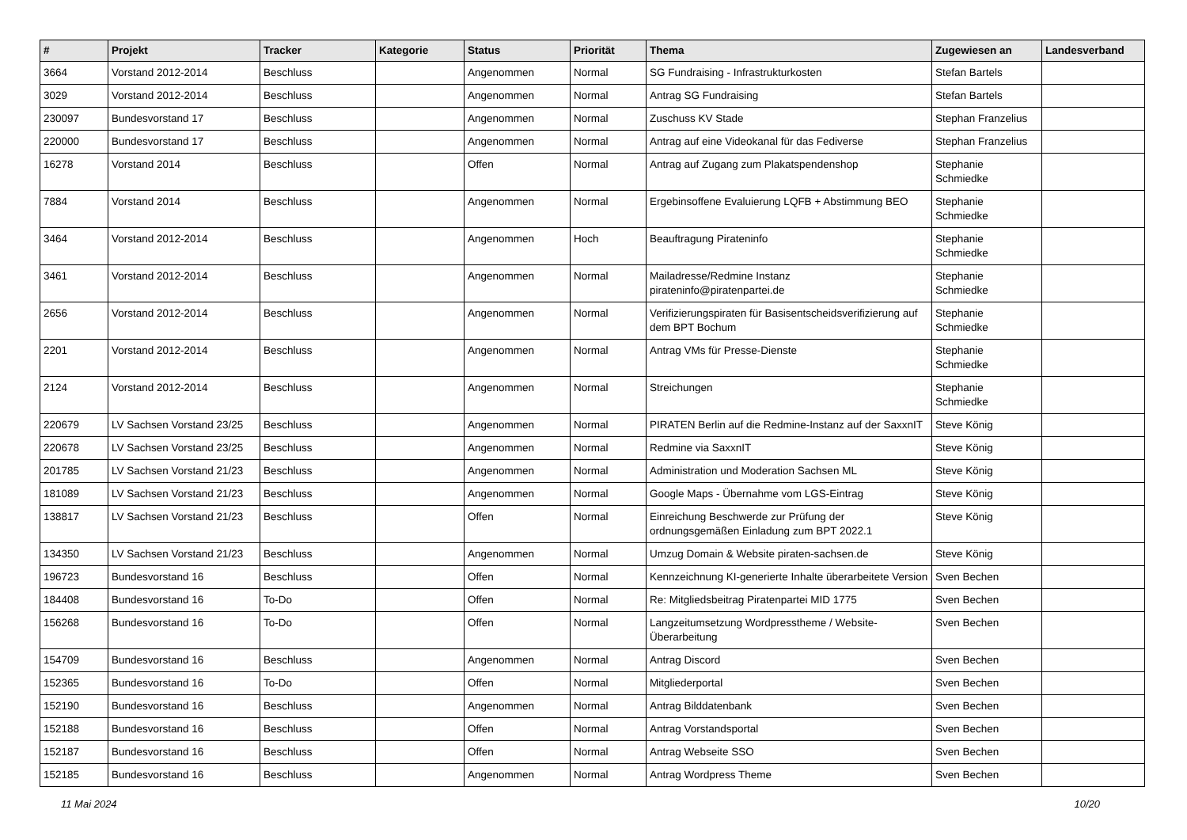| # | Projekt | Tracker | Kategorie | Status | Priorität | Thema | Zugewiesen an | Landesverband |
| --- | --- | --- | --- | --- | --- | --- | --- | --- |
| 3664 | Vorstand 2012-2014 | Beschluss | | Angenommen | Normal | SG Fundraising - Infrastrukturkosten | Stefan Bartels | |
| 3029 | Vorstand 2012-2014 | Beschluss | | Angenommen | Normal | Antrag SG Fundraising | Stefan Bartels | |
| 230097 | Bundesvorstand 17 | Beschluss | | Angenommen | Normal | Zuschuss KV Stade | Stephan Franzelius | |
| 220000 | Bundesvorstand 17 | Beschluss | | Angenommen | Normal | Antrag auf eine Videokanal für das Fediverse | Stephan Franzelius | |
| 16278 | Vorstand 2014 | Beschluss | | Offen | Normal | Antrag auf Zugang zum Plakatspendenshop | Stephanie Schmiedke | |
| 7884 | Vorstand 2014 | Beschluss | | Angenommen | Normal | Ergebinsoffene Evaluierung LQFB + Abstimmung BEO | Stephanie Schmiedke | |
| 3464 | Vorstand 2012-2014 | Beschluss | | Angenommen | Hoch | Beauftragung Pirateninfo | Stephanie Schmiedke | |
| 3461 | Vorstand 2012-2014 | Beschluss | | Angenommen | Normal | Mailadresse/Redmine Instanz pirateninfo@piratenpartei.de | Stephanie Schmiedke | |
| 2656 | Vorstand 2012-2014 | Beschluss | | Angenommen | Normal | Verifizierungspiraten für Basisentscheidsverifizierung auf dem BPT Bochum | Stephanie Schmiedke | |
| 2201 | Vorstand 2012-2014 | Beschluss | | Angenommen | Normal | Antrag VMs für Presse-Dienste | Stephanie Schmiedke | |
| 2124 | Vorstand 2012-2014 | Beschluss | | Angenommen | Normal | Streichungen | Stephanie Schmiedke | |
| 220679 | LV Sachsen Vorstand 23/25 | Beschluss | | Angenommen | Normal | PIRATEN Berlin auf die Redmine-Instanz auf der SaxxnIT | Steve König | |
| 220678 | LV Sachsen Vorstand 23/25 | Beschluss | | Angenommen | Normal | Redmine via SaxxnIT | Steve König | |
| 201785 | LV Sachsen Vorstand 21/23 | Beschluss | | Angenommen | Normal | Administration und Moderation Sachsen ML | Steve König | |
| 181089 | LV Sachsen Vorstand 21/23 | Beschluss | | Angenommen | Normal | Google Maps - Übernahme vom LGS-Eintrag | Steve König | |
| 138817 | LV Sachsen Vorstand 21/23 | Beschluss | | Offen | Normal | Einreichung Beschwerde zur Prüfung der ordnungsgemäßen Einladung zum BPT 2022.1 | Steve König | |
| 134350 | LV Sachsen Vorstand 21/23 | Beschluss | | Angenommen | Normal | Umzug Domain & Website piraten-sachsen.de | Steve König | |
| 196723 | Bundesvorstand 16 | Beschluss | | Offen | Normal | Kennzeichnung KI-generierte Inhalte überarbeitete Version | Sven Bechen | |
| 184408 | Bundesvorstand 16 | To-Do | | Offen | Normal | Re: Mitgliedsbeitrag Piratenpartei MID 1775 | Sven Bechen | |
| 156268 | Bundesvorstand 16 | To-Do | | Offen | Normal | Langzeitumsetzung Wordpresstheme / Website-Überarbeitung | Sven Bechen | |
| 154709 | Bundesvorstand 16 | Beschluss | | Angenommen | Normal | Antrag Discord | Sven Bechen | |
| 152365 | Bundesvorstand 16 | To-Do | | Offen | Normal | Mitgliederportal | Sven Bechen | |
| 152190 | Bundesvorstand 16 | Beschluss | | Angenommen | Normal | Antrag Bilddatenbank | Sven Bechen | |
| 152188 | Bundesvorstand 16 | Beschluss | | Offen | Normal | Antrag Vorstandsportal | Sven Bechen | |
| 152187 | Bundesvorstand 16 | Beschluss | | Offen | Normal | Antrag Webseite SSO | Sven Bechen | |
| 152185 | Bundesvorstand 16 | Beschluss | | Angenommen | Normal | Antrag Wordpress Theme | Sven Bechen | |
11 Mai 2024 10/20